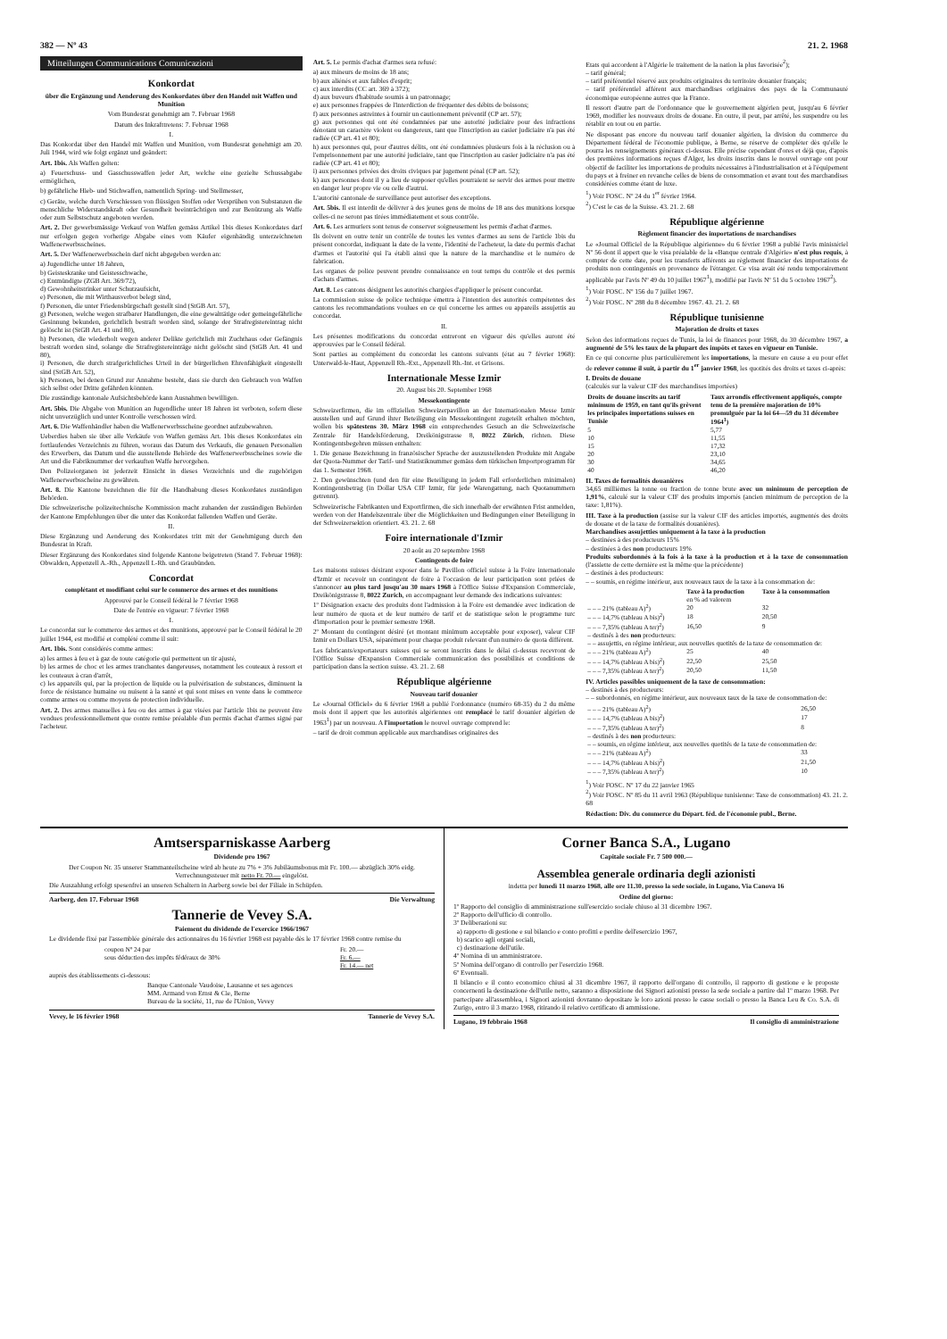382 — Nº 43 21. 2. 1968
Mitteilungen Communications Comunicazioni
Konkordat
über die Ergänzung und Aenderung des Konkordates über den Handel mit Waffen und Munition
Vom Bundesrat genehmigt am 7. Februar 1968
Datum des Inkrafttretens: 7. Februar 1968
I.
Das Konkordat über den Handel mit Waffen und Munition, vom Bundesrat genehmigt am 20. Juli 1944, wird wie folgt ergänzt und geändert:
Art. 1bis. Als Waffen gelten:
a) Feuerschuss- und Gasschusswaffen jeder Art, welche eine gezielte Schussabgabe ermöglichen,
b) gefährliche Hieb- und Stichwaffen, namentlich Spring- und Stellmesser,
c) Geräte, welche durch Verschiessen von flüssigen Stoffen oder Versprühen von Substanzen die menschliche Widerstandskraft oder Gesundheit beeinträchtigen und zur Benützung als Waffe oder zum Selbstschutz angeboten werden.
Art. 2. Der gewerbsmässige Verkauf von Waffen gemäss Artikel 1bis dieses Konkordates darf nur erfolgen gegen vorherige Abgabe eines vom Käufer eigenhändig unterzeichneten Waffenerwerbsscheines.
Art. 5. Der Waffenerwerbsschein darf nicht abgegeben werden an:
a) Jugendliche unter 18 Jahren,
b) Geisteskranke und Geistesschwache,
c) Entmündigte (ZGB Art. 369/72),
d) Gewohnheitstrinker unter Schutzaufsicht,
e) Personen, die mit Wirthausverbot belegt sind,
f) Personen, die unter Friedensbürgschaft gestellt sind (StGB Art. 57),
g) Personen, welche wegen strafbarer Handlungen, die eine gewalttätige oder gemeingefährliche Gesinnung bekunden, gerichtlich bestraft worden sind, solange der Strafregistereintrag nicht gelöscht ist (StGB Art. 41 und 80),
h) Personen, die wiederholt wegen anderer Delikte gerichtlich mit Zuchthaus oder Gefängnis bestraft worden sind, solange die Strafregistereinträge nicht gelöscht sind (StGB Art. 41 und 80),
i) Personen, die durch strafgerichtliches Urteil in der bürgerlichen Ehrenfähigkeit eingestellt sind (StGB Art. 52),
k) Personen, bei denen Grund zur Annahme besteht, dass sie durch den Gebrauch von Waffen sich selbst oder Dritte gefährden könnten.
Die zuständige kantonale Aufsichtsbehörde kann Ausnahmen bewilligen.
Art. 5bis. Die Abgabe von Munition an Jugendliche unter 18 Jahren ist verboten, sofern diese nicht unverzüglich und unter Kontrolle verschossen wird.
Art. 6. Die Waffenhändler haben die Waffenerwerbsscheine geordnet aufzubewahren.
Ueberdies haben sie über alle Verkäufe von Waffen gemäss Art. 1bis dieses Konkordates ein fortlaufendes Verzeichnis zu führen, woraus das Datum des Verkaufs, die genauen Personalien des Erwerbers, das Datum und die ausstellende Behörde des Waffenerwerbsscheines sowie die Art und die Fabriknummer der verkauften Waffe hervorgehen.
Den Polizeiorganen ist jederzeit Einsicht in dieses Verzeichnis und die zugehörigen Waffenerwerbsscheine zu gewähren.
Art. 8. Die Kantone bezeichnen die für die Handhabung dieses Konkordates zuständigen Behörden.
Die schweizerische polizeitechnische Kommission macht zuhanden der zuständigen Behörden der Kantone Empfehlungen über die unter das Konkordat fallenden Waffen und Geräte.
II.
Diese Ergänzung und Aenderung des Konkordates tritt mit der Genehmigung durch den Bundesrat in Kraft.
Dieser Ergänzung des Konkordates sind folgende Kantone beigetreten (Stand 7. Februar 1968): Obwalden, Appenzell A.-Rh., Appenzell I.-Rh. und Graubünden.
Concordat
complétant et modifiant celui sur le commerce des armes et des munitions
Approuvé par le Conseil fédéral le 7 février 1968
Date de l'entrée en vigueur: 7 février 1968
I.
Le concordat sur le commerce des armes et des munitions, approuvé par le Conseil fédéral le 20 juillet 1944, est modifié et complété comme il suit:
Art. 1bis. Sont considérés comme armes:
a) les armes à feu et à gaz de toute catégorie qui permettent un tir ajusté,
b) les armes de choc et les armes tranchantes dangereuses, notamment les couteaux à ressort et les couteaux à cran d'arrêt,
c) les appareils qui, par la projection de liquide ou la pulvérisation de substances, diminuent la force de résistance humaine ou nuisent à la santé et qui sont mises en vente dans le commerce comme armes ou comme moyens de protection individuelle.
Art. 2. Des armes manuelles à feu ou des armes à gaz visées par l'article 1bis ne peuvent être vendues professionnellement que contre remise préalable d'un permis d'achat d'armes signé par l'acheteur.
Art. 5. Le permis d'achat d'armes sera refusé:
a) aux mineurs de moins de 18 ans;
b) aux aliénés et aux faibles d'esprit;
c) aux interdits (CC art. 369 à 372);
d) aux buveurs d'habitude soumis à un patronnage;
e) aux personnes frappées de l'interdiction de fréquenter des débits de boissons;
f) aux personnes astreintes à fournir un cautionnement préventif (CP art. 57);
g) aux personnes qui ont été condamnées par une autorité judiciaire pour des infractions dénotant un caractère violent ou dangereux, tant que l'inscription au casier judiciaire n'a pas été radiée (CP art. 41 et 80);
h) aux personnes qui, pour d'autres délits, ont été condamnées plusieurs fois à la réclusion ou à l'emprisonnement par une autorité judiciaire, tant que l'inscription au casier judiciaire n'a pas été radiée (CP art. 41 et 80);
i) aux personnes privées des droits civiques par jugement pénal (CP art. 52);
k) aux personnes dont il y a lieu de supposer qu'elles pourraient se servir des armes pour mettre en danger leur propre vie ou celle d'autrui.
L'autorité cantonale de surveillance peut autoriser des exceptions.
Art. 5bis. Il est interdit de délivrer à des jeunes gens de moins de 18 ans des munitions lorsque celles-ci ne seront pas tirées immédiatement et sous contrôle.
Art. 6. Les armuriers sont tenus de conserver soigneusement les permis d'achat d'armes.
Ils doivent en outre tenir un contrôle de toutes les ventes d'armes au sens de l'article 1bis du présent concordat, indiquant la date de la vente, l'identité de l'acheteur, la date du permis d'achat d'armes et l'autorité qui l'a établi ainsi que la nature de la marchandise et le numéro de fabrication.
Les organes de police peuvent prendre connaissance en tout temps du contrôle et des permis d'achats d'armes.
Art. 8. Les cantons désignent les autorités chargées d'appliquer le présent concordat.
La commission suisse de police technique émettra à l'intention des autorités compétentes des cantons les recommandations voulues en ce qui concerne les armes ou appareils assujettis au concordat.
II.
Les présentes modifications du concordat entreront en vigueur dès qu'elles auront été approuvées par le Conseil fédéral.
Sont parties au complément du concordat les cantons suivants (état au 7 février 1968): Unterwald-le-Haut, Appenzell Rh.-Ext., Appenzell Rh.-Int. et Grisons.
Internationale Messe Izmir
20. August bis 20. September 1968
Messekontingente
Schweizerfirmen, die im offiziellen Schweizerpavillon an der Internationalen Messe Izmir ausstellen und auf Grund ihrer Beteiligung ein Messekontingent zugeteilt erhalten möchten, wollen bis spätestens 30. März 1968 ein entsprechendes Gesuch an die Schweizerische Zentrale für Handelsförderung, Dreikönigstrasse 8, 8022 Zürich, richten. Diese Kontingentsbegehren müssen enthalten:
1. Die genaue Bezeichnung in französischer Sprache der auszustellenden Produkte mit Angabe der Quota-Nummer der Tarif- und Statistiknummer gemäss dem türkischen Importprogramm für das 1. Semester 1968.
2. Den gewünschten (und den für eine Beteiligung in jedem Fall erforderlichen minimalen) Kontingentsbetrag (in Dollar USA CIF Izmir, für jede Warengattung, nach Quotanummern getrennt).
Schweizerische Fabrikanten und Exportfirmen, die sich innerhalb der erwähnten Frist anmelden, werden von der Handelszentrale über die Möglichkeiten und Bedingungen einer Beteiligung in der Schweizersektion orientiert. 43. 21. 2. 68
Foire internationale d'Izmir
20 août au 20 septembre 1968
Contingents de foire
Les maisons suisses désirant exposer dans le Pavillon officiel suisse à la Foire internationale d'Izmir et recevoir un contingent de foire à l'occasion de leur participation sont priées de s'annoncer au plus tard jusqu'au 30 mars 1968 à l'Office Suisse d'Expansion Commerciale, Dreikönigstrasse 8, 8022 Zurich, en accompagnant leur demande des indications suivantes:
1º Désignation exacte des produits dont l'admission à la Foire est demandée avec indication de leur numéro de quota et de leur numéro de tarif et de statistique selon le programme turc d'importation pour le premier semestre 1968.
2º Montant du contingent désiré (et montant minimum acceptable pour exposer), valeur CIF Izmir en Dollars USA, séparément pour chaque produit relevant d'un numéro de quota différent.
Les fabricants/exportateurs suisses qui se seront inscrits dans le délai ci-dessus recevront de l'Office Suisse d'Expansion Commerciale communication des possibilités et conditions de participation dans la section suisse. 43. 21. 2. 68
République algérienne
Nouveau tarif douanier
Le «Journal Officiel» du 6 février 1968 a publié l'ordonnance (numéro 68-35) du 2 du même mois dont il appert que les autorités algériennes ont remplacé le tarif douanier algérien de 1963<sup>1</sup>) par un nouveau. A l'importation le nouvel ouvrage comprend le:
– tarif de droit commun applicable aux marchandises originaires des
Etats qui accordent à l'Algérie le traitement de la nation la plus favorisée<sup>2</sup>);
– tarif général;
– tarif préférentiel réservé aux produits originaires du territoire douanier français;
– tarif préférentiel afférent aux marchandises originaires des pays de la Communauté économique européenne autres que la France.
Il ressort d'autre part de l'ordonnance que le gouvernement algérien peut, jusqu'au 6 février 1969, modifier les nouveaux droits de douane. En outre, il peut, par arrêté, les suspendre ou les rétablir en tout ou en partie.
Ne disposant pas encore du nouveau tarif douanier algérien, la division du commerce du Département fédéral de l'économie publique, à Berne, se réserve de compléter dès qu'elle le pourra les renseignements généraux ci-dessus. Elle précise cependant d'ores et déjà que, d'après des premières informations reçues d'Alger, les droits inscrits dans le nouvel ouvrage ont pour objectif de faciliter les importations de produits nécessaires à l'industrialisation et à l'équipement du pays et à freiner en revanche celles de biens de consommation et avant tout des marchandises considérées comme étant de luxe.
<sup>1</sup>) Voir FOSC. Nº 24 du 1<sup>er</sup> février 1964.
<sup>2</sup>) C'est le cas de la Suisse. 43. 21. 2. 68
République algérienne
Règlement financier des importations de marchandises
Le «Journal Officiel de la République algérienne» du 6 février 1968 a publié l'avis ministériel Nº 56 dont il appert que le visa préalable de la «Banque centrale d'Algérie» n'est plus requis, à compter de cette date, pour les transferts afférents au règlement financier des importations de produits non contingentés en provenance de l'étranger. Ce visa avait été rendu temporairement applicable par l'avis Nº 49 du 10 juillet 1967<sup>1</sup>), modifié par l'avis Nº 51 du 5 octobre 1967<sup>2</sup>).
<sup>1</sup>) Voir FOSC. Nº 156 du 7 juillet 1967.
<sup>2</sup>) Voir FOSC. Nº 288 du 8 décembre 1967. 43. 21. 2. 68
République tunisienne
Majoration de droits et taxes
Selon des informations reçues de Tunis, la loi de finances pour 1968, du 30 décembre 1967, a augmenté de 5% les taux de la plupart des impôts et taxes en vigueur en Tunisie.
En ce qui concerne plus particulièrement les importations, la mesure en cause a eu pour effet de relever comme il suit, à partir du 1<sup>er</sup> janvier 1968, les quotités des droits et taxes ci-après:
I. Droits de douane
(calculés sur la valeur CIF des marchandises importées)
| Droits de douane inscrits au tarif minimum de 1959, en tant qu'ils grèvent les principales importations suisses en Tunisie | Taux arrondis effectivement appliqués, compte tenu de la première majoration de 10% promulguée par la loi 64—59 du 31 décembre 1964<sup>1</sup>) |
| --- | --- |
| 5 | 5,77 |
| 10 | 11,55 |
| 15 | 17,32 |
| 20 | 23,10 |
| 30 | 34,65 |
| 40 | 46,20 |
II. Taxes de formalités douanières
34,65 millièmes la tonne ou fraction de tonne brute avec un minimum de perception de 1,91%, calculé sur la valeur CIF des produits importés (ancien minimum de perception de la taxe: 1,81%).
III. Taxe à la production (assise sur la valeur CIF des articles importés, augmentés des droits de douane et de la taxe de formalités douanières).
Marchandises assujetties uniquement à la taxe à la production
– destinées à des producteurs 15%
– destinées à des non producteurs 19%
Produits subordonnés à la fois à la taxe à la production et à la taxe de consommation (l'assiette de cette dernière est la même que la précédente)
– destinés à des producteurs:
– – soumis, en régime intérieur, aux nouveaux taux de la taxe à la consommation de:
| | Taxe à la production | Taxe à la consommation |
| --- | --- | --- |
| | en % ad valorem | |
| – – – 21% (tableau A)<sup>2</sup>) | 20 | 32 |
| – – – 14,7% (tableau A bis)<sup>2</sup>) | 18 | 20,50 |
| – – – 7,35% (tableau A ter)<sup>2</sup>) | 16,50 | 9 |
| – destinés à des non producteurs: – – assujettis, en régime intérieur, aux nouvelles quotités de la taxe de consommation de: | | |
| – – – 21% (tableau A)<sup>2</sup>) | 25 | 40 |
| – – – 14,7% (tableau A bis)<sup>2</sup>) | 22,50 | 25,50 |
| – – – 7,35% (tableau A ter)<sup>2</sup>) | 20,50 | 11,50 |
IV. Articles passibles uniquement de la taxe de consommation:
– destinés à des producteurs:
– – subordonnés, en régime intérieur, aux nouveaux taux de la taxe de consommation de:
| – – – 21% (tableau A)<sup>2</sup>) | 26,50 |
| – – – 14,7% (tableau A bis)<sup>2</sup>) | 17 |
| – – – 7,35% (tableau A ter)<sup>2</sup>) | 8 |
| – destinés à des non producteurs: – – soumis, en régime intérieur, aux nouvelles quotités de la taxe de consommation de: | |
| – – – 21% (tableau A)<sup>2</sup>) | 33 |
| – – – 14,7% (tableau A bis)<sup>2</sup>) | 21,50 |
| – – – 7,35% (tableau A ter)<sup>2</sup>) | 10 |
<sup>1</sup>) Voir FOSC. Nº 17 du 22 janvier 1965
<sup>2</sup>) Voir FOSC. Nº 85 du 11 avril 1963 (République tunisienne: Taxe de consommation) 43. 21. 2. 68
Rédaction: Div. du commerce du Départ. féd. de l'économie publ., Berne.
Amtsersparniskasse Aarberg
Dividende pro 1967
Der Coupon Nr. 35 unserer Stammanteilscheine wird ab heute zu 7% + 3% Jubiläumsbonus mit Fr. 100.— abzüglich 30% eidg. Verrechnungssteuer mit netto Fr. 70.— eingelöst.
Die Auszahlung erfolgt spesenfrei an unseren Schaltern in Aarberg sowie bei der Filiale in Schüpfen.
Aarberg, den 17. Februar 1968 Die Verwaltung
Tannerie de Vevey S.A.
Paiement du dividende de l'exercice 1966/1967
Le dividende fixé par l'assemblée générale des actionnaires du 16 février 1968 est payable dès le 17 février 1968 contre remise du
| coupon Nº 24 par | Fr. 20.— |
| sous déduction des impôts fédéraux de 30% | Fr. 6.— |
| | Fr. 14.— net |
auprès des établissements ci-dessous:
Banque Cantonale Vaudoise, Lausanne et ses agences
MM. Armand von Ernst & Cie, Berne
Bureau de la société, 11, rue de l'Union, Vevey
Vevey, le 16 février 1968 Tannerie de Vevey S.A.
Corner Banca S.A., Lugano
Capitale sociale Fr. 7 500 000.—
Assemblea generale ordinaria degli azionisti
indetta per lunedì 11 marzo 1968, alle ore 11.30, presso la sede sociale, in Lugano, Via Canova 16
Ordine del giorno:
1º Rapporto del consiglio di amministrazione sull'esercizio sociale chiuso al 31 dicembre 1967.
2º Rapporto dell'ufficio di controllo.
3º Deliberazioni su:
a) rapporto di gestione e sul bilancio e conto profitti e perdite dell'esercizio 1967,
b) scarico agli organi sociali,
c) destinazione dell'utile.
4º Nomina di un amministratore.
5º Nomina dell'organo di controllo per l'esercizio 1968.
6º Eventuali.
Il bilancio e il conto economico chiusi al 31 dicembre 1967, il rapporto dell'organo di controllo, il rapporto di gestione e le proposte concernenti la destinazione dell'utile netto, saranno a disposizione dei Signori azionisti presso la sede sociale a partire dal 1º marzo 1968. Per partecipare all'assemblea, i Signori azionisti dovranno depositare le loro azioni presso le casse sociali o presso la Banca Leu & Co. S.A. di Zurigo, entro il 3 marzo 1968, ritirando il relativo certificato di ammissione.
Lugano, 19 febbraio 1968 Il consiglio di amministrazione